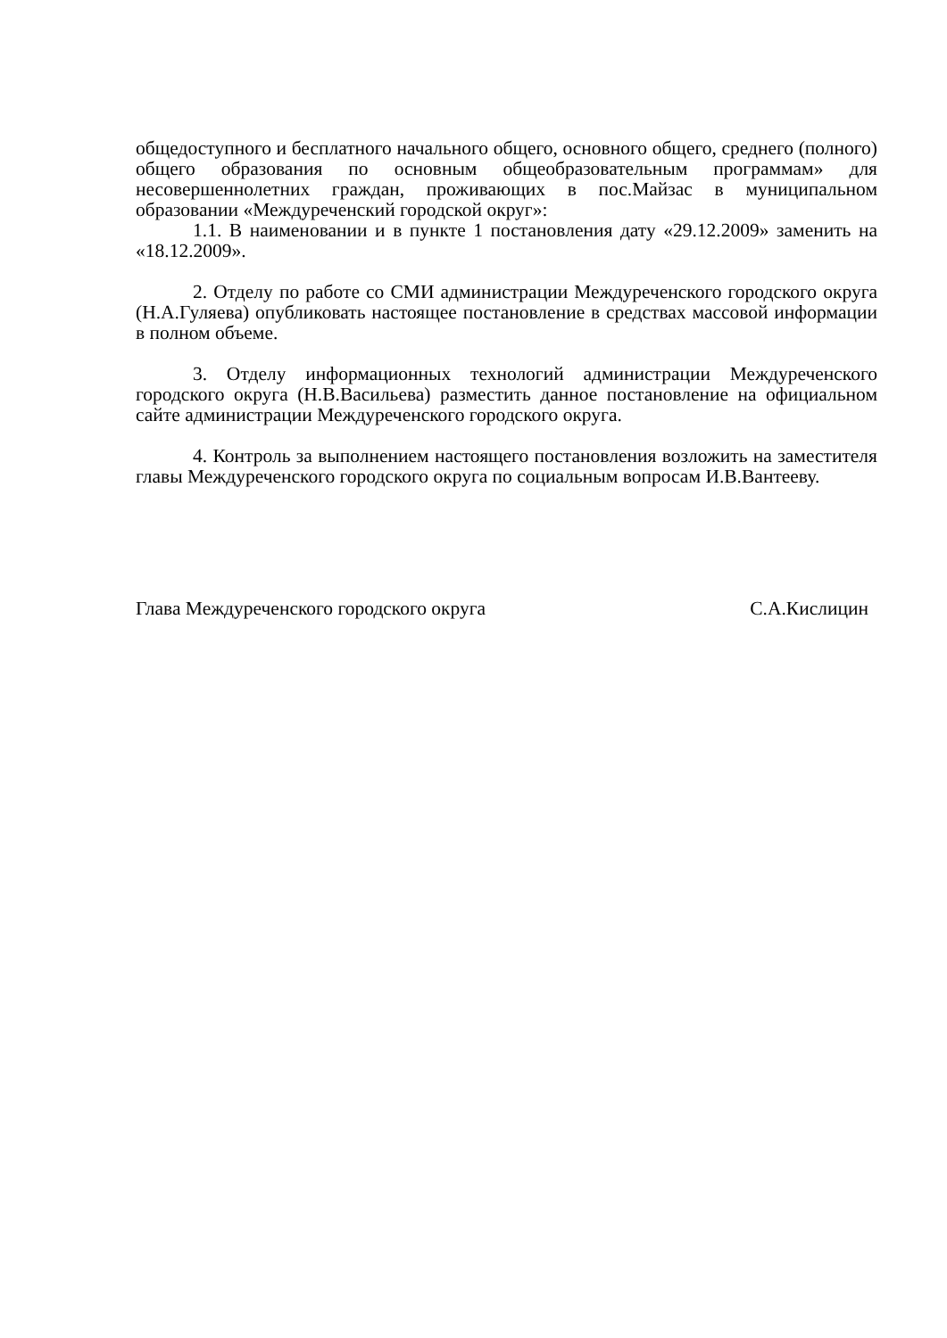общедоступного и бесплатного начального общего, основного общего, среднего (полного) общего образования по основным общеобразовательным программам» для несовершеннолетних граждан, проживающих в пос.Майзас в муниципальном образовании «Междуреченский городской округ»:
1.1. В наименовании и в пункте 1 постановления дату «29.12.2009» заменить на «18.12.2009».
2. Отделу по работе со СМИ администрации Междуреченского городского округа (Н.А.Гуляева) опубликовать настоящее постановление в средствах массовой информации в полном объеме.
3. Отделу информационных технологий администрации Междуреченского городского округа (Н.В.Васильева) разместить данное постановление на официальном сайте администрации Междуреченского городского округа.
4. Контроль за выполнением настоящего постановления возложить на заместителя главы Междуреченского городского округа по социальным вопросам И.В.Вантееву.
Глава Междуреченского городского округа С.А.Кислицин